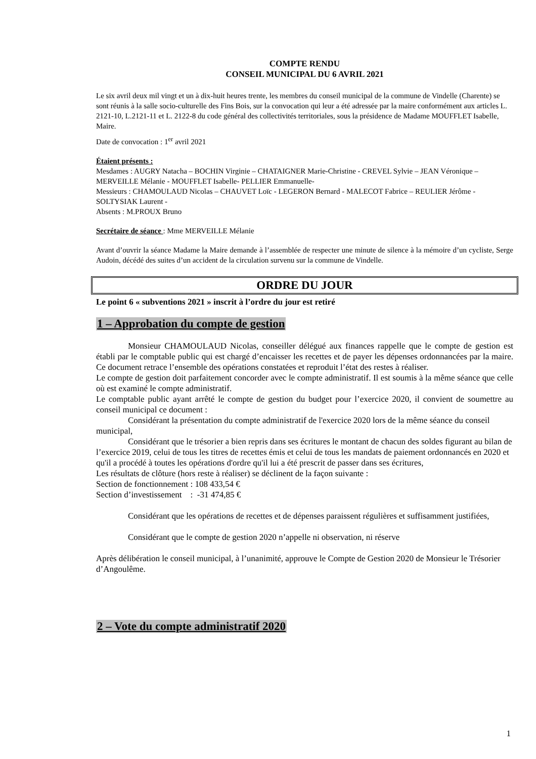COMPTE RENDU
CONSEIL MUNICIPAL DU 6 AVRIL 2021
Le six avril deux mil vingt et un à dix-huit heures trente, les membres du conseil municipal de la commune de Vindelle (Charente) se sont réunis à la salle socio-culturelle des Fins Bois, sur la convocation qui leur a été adressée par la maire conformément aux articles L. 2121-10, L.2121-11 et L. 2122-8 du code général des collectivités territoriales, sous la présidence de Madame MOUFFLET Isabelle, Maire.
Date de convocation : 1<sup>er</sup> avril 2021
Étaient présents :
Mesdames : AUGRY Natacha – BOCHIN Virginie – CHATAIGNER Marie-Christine - CREVEL Sylvie – JEAN Véronique – MERVEILLE Mélanie - MOUFFLET Isabelle- PELLIER Emmanuelle-
Messieurs : CHAMOULAUD Nicolas – CHAUVET Loïc - LEGERON Bernard - MALECOT Fabrice – REULIER Jérôme - SOLTYSIAK Laurent -
Absents : M.PROUX Bruno
Secrétaire de séance : Mme MERVEILLE Mélanie
Avant d’ouvrir la séance Madame la Maire demande à l’assemblée de respecter une minute de silence à la mémoire d’un cycliste, Serge Audoin, décédé des suites d’un accident de la circulation survenu sur la commune de Vindelle.
ORDRE DU JOUR
Le point 6 « subventions 2021 » inscrit à l’ordre du jour est retiré
1 – Approbation du compte de gestion
Monsieur CHAMOULAUD Nicolas, conseiller délégué aux finances rappelle que le compte de gestion est établi par le comptable public qui est chargé d’encaisser les recettes et de payer les dépenses ordonnancées par la maire. Ce document retrace l’ensemble des opérations constatées et reproduit l’état des restes à réaliser.
Le compte de gestion doit parfaitement concorder avec le compte administratif. Il est soumis à la même séance que celle où est examiné le compte administratif.
Le comptable public ayant arrêté le compte de gestion du budget pour l’exercice 2020, il convient de soumettre au conseil municipal ce document :
Considérant la présentation du compte administratif de l'exercice 2020 lors de la même séance du conseil municipal,
Considérant que le trésorier a bien repris dans ses écritures le montant de chacun des soldes figurant au bilan de l’exercice 2019, celui de tous les titres de recettes émis et celui de tous les mandats de paiement ordonnancés en 2020 et qu'il a procédé à toutes les opérations d'ordre qu'il lui a été prescrit de passer dans ses écritures,
Les résultats de clôture (hors reste à réaliser) se déclinent de la façon suivante :
Section de fonctionnement : 108 433,54 €
Section d’investissement : -31 474,85 €
Considérant que les opérations de recettes et de dépenses paraissent régulières et suffisamment justifiées,
Considérant que le compte de gestion 2020 n’appelle ni observation, ni réserve
Après délibération le conseil municipal, à l’unanimité, approuve le Compte de Gestion 2020 de Monsieur le Trésorier d’Angoulême.
2 – Vote du compte administratif 2020
1